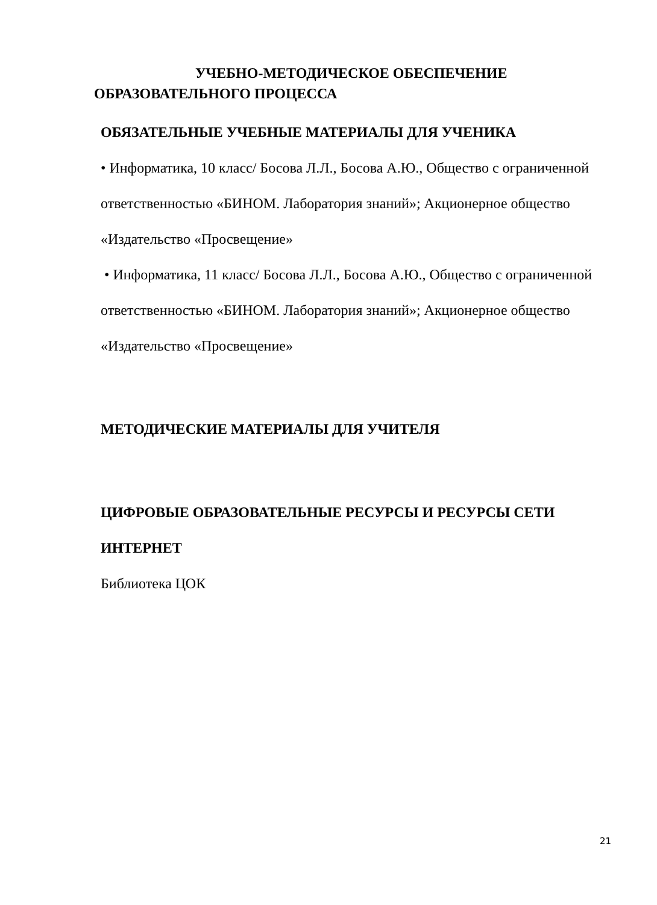УЧЕБНО-МЕТОДИЧЕСКОЕ ОБЕСПЕЧЕНИЕ
ОБРАЗОВАТЕЛЬНОГО ПРОЦЕССА
ОБЯЗАТЕЛЬНЫЕ УЧЕБНЫЕ МАТЕРИАЛЫ ДЛЯ УЧЕНИКА
• Информатика, 10 класс/ Босова Л.Л., Босова А.Ю., Общество с ограниченной ответственностью «БИНОМ. Лаборатория знаний»; Акционерное общество «Издательство «Просвещение»
• Информатика, 11 класс/ Босова Л.Л., Босова А.Ю., Общество с ограниченной ответственностью «БИНОМ. Лаборатория знаний»; Акционерное общество «Издательство «Просвещение»
МЕТОДИЧЕСКИЕ МАТЕРИАЛЫ ДЛЯ УЧИТЕЛЯ
ЦИФРОВЫЕ ОБРАЗОВАТЕЛЬНЫЕ РЕСУРСЫ И РЕСУРСЫ СЕТИ ИНТЕРНЕТ
Библиотека ЦОК
21